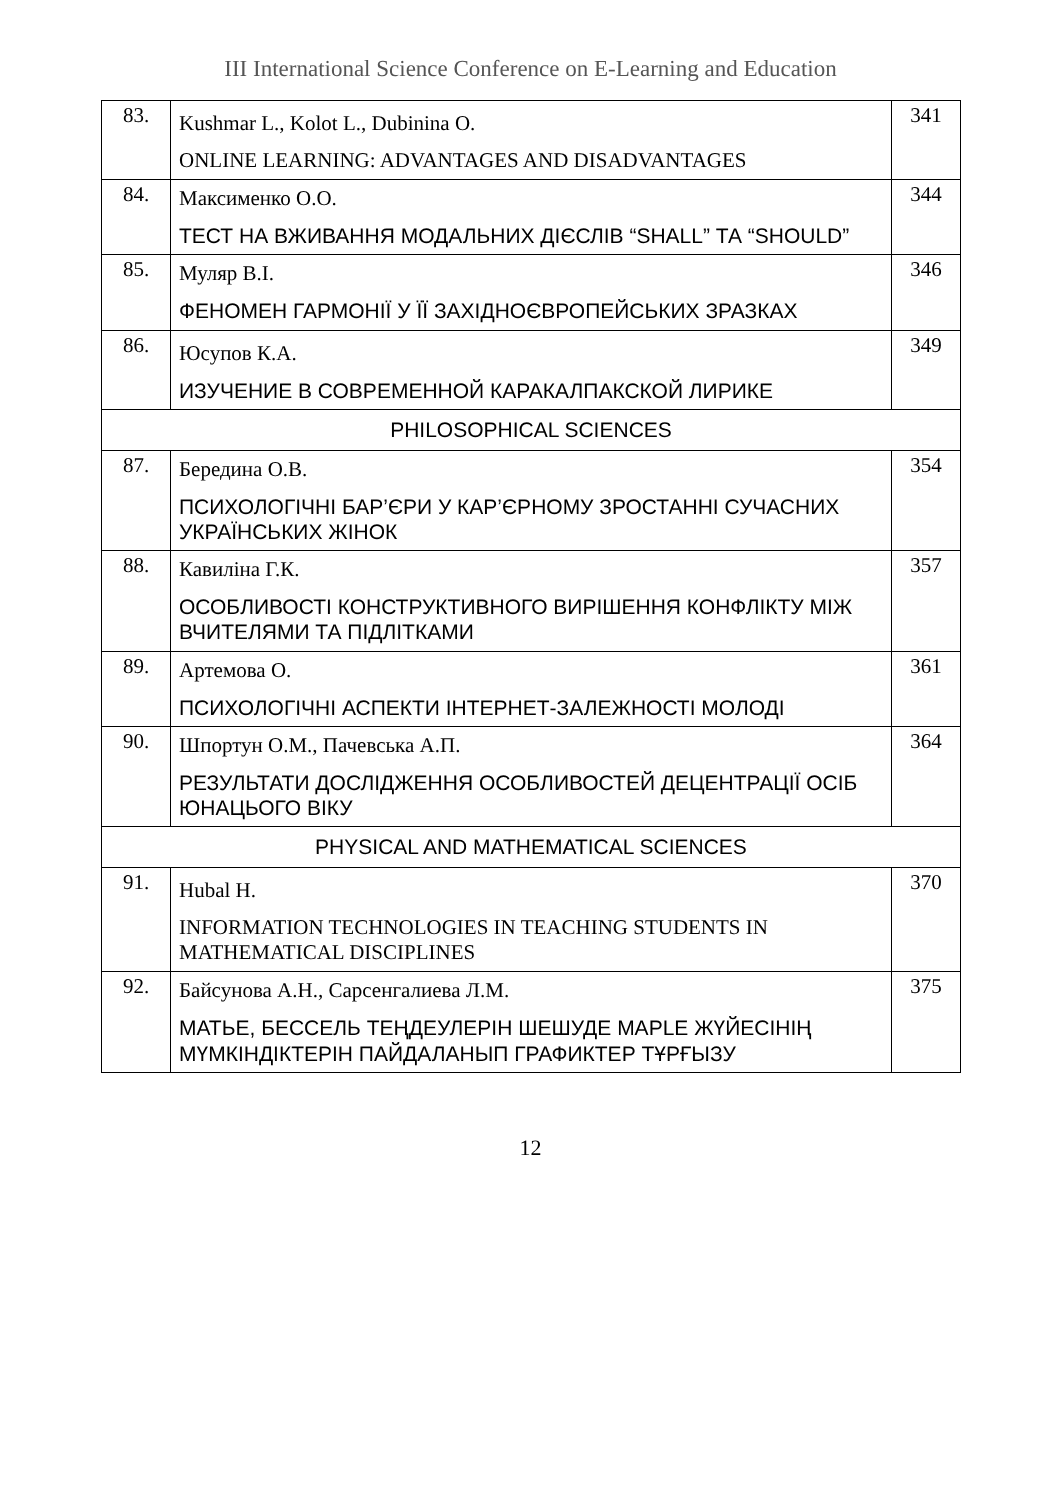III International Science Conference on E-Learning and Education
| 83. | Kushmar L., Kolot L., Dubinina O. ONLINE LEARNING: ADVANTAGES AND DISADVANTAGES | 341 |
| 84. | Максименко О.О. ТЕСТ НА ВЖИВАННЯ МОДАЛЬНИХ ДІЄСЛІВ “SHALL” ТА “SHOULD” | 344 |
| 85. | Муляр В.І. ФЕНОМЕН ГАРМОНІЇ У ЇЇ ЗАХІДНОЄВРОПЕЙСЬКИХ ЗРАЗКАХ | 346 |
| 86. | Юсупов К.А. ИЗУЧЕНИЕ В СОВРЕМЕННОЙ КАРАКАЛПАКСКОЙ ЛИРИКЕ | 349 |
| PHILOSOPHICAL SCIENCES | | |
| 87. | Берединa О.В. ПСИХОЛОГІЧНІ БАР’ЄРИ У КАР’ЄРНОМУ ЗРОСТАННІ СУЧАСНИХ УКРАЇНСЬКИХ ЖІНОК | 354 |
| 88. | Кавиліна Г.К. ОСОБЛИВОСТІ КОНСТРУКТИВНОГО ВИРІШЕННЯ КОНФЛІКТУ МІЖ ВЧИТЕЛЯМИ ТА ПІДЛІТКАМИ | 357 |
| 89. | Артемова О. ПСИХОЛОГІЧНІ АСПЕКТИ ІНТЕРНЕТ-ЗАЛЕЖНОСТІ МОЛОДІ | 361 |
| 90. | Шпортун О.М., Пачевська А.П. РЕЗУЛЬТАТИ ДОСЛІДЖЕННЯ ОСОБЛИВОСТЕЙ ДЕЦЕНТРАЦІЇ ОСІБ ЮНАЦЬОГО ВІКУ | 364 |
| PHYSICAL AND MATHEMATICAL SCIENCES | | |
| 91. | Hubal H. INFORMATION TECHNOLOGIES IN TEACHING STUDENTS IN MATHEMATICAL DISCIPLINES | 370 |
| 92. | Байсунова А.Н., Сарсенгалиева Л.М. МАТЬЕ, БЕССЕЛЬ ТЕҢДЕУЛЕРІН ШЕШУДЕ MAPLE ЖҮЙЕСІНІҢ МҮМКІНДІКТЕРІН ПАЙДАЛАНЫП ГРАФИКТЕР ТҰРҒЫЗУ | 375 |
12